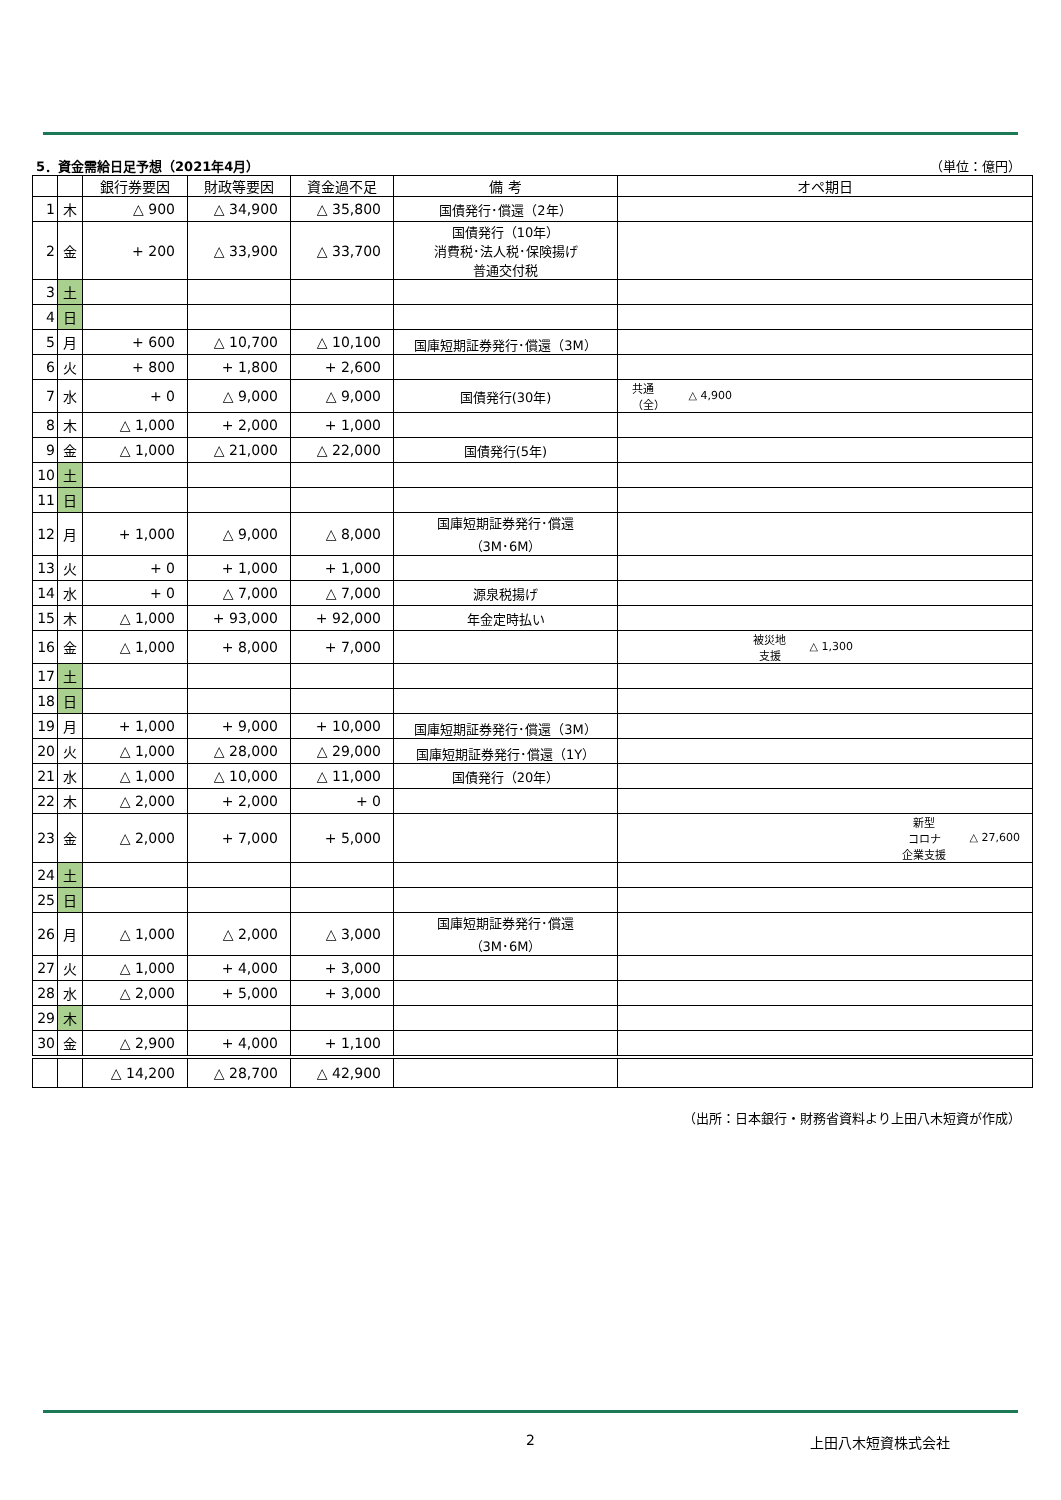5．資金需給日足予想（2021年4月） （単位：億円）
| | | 銀行券要因 | 財政等要因 | 資金過不足 | 備 考 | オペ期日 |
| --- | --- | --- | --- | --- | --- | --- |
| 1 | 木 | △ 900 | △ 34,900 | △ 35,800 | 国債発行･償還（2年） | |
| 2 | 金 | + 200 | △ 33,900 | △ 33,700 | 国債発行（10年） 消費税･法人税･保険揚げ 普通交付税 | |
| 3 | 土 | | | | | |
| 4 | 日 | | | | | |
| 5 | 月 | + 600 | △ 10,700 | △ 10,100 | 国庫短期証券発行･償還（3M） | |
| 6 | 火 | + 800 | + 1,800 | + 2,600 | | |
| 7 | 水 | + 0 | △ 9,000 | △ 9,000 | 国債発行(30年) | 共通 （全） △ 4,900 |
| 8 | 木 | △ 1,000 | + 2,000 | + 1,000 | | |
| 9 | 金 | △ 1,000 | △ 21,000 | △ 22,000 | 国債発行(5年) | |
| 10 | 土 | | | | | |
| 11 | 日 | | | | | |
| 12 | 月 | + 1,000 | △ 9,000 | △ 8,000 | 国庫短期証券発行･償還 （3M･6M） | |
| 13 | 火 | + 0 | + 1,000 | + 1,000 | | |
| 14 | 水 | + 0 | △ 7,000 | △ 7,000 | 源泉税揚げ | |
| 15 | 木 | △ 1,000 | + 93,000 | + 92,000 | 年金定時払い | |
| 16 | 金 | △ 1,000 | + 8,000 | + 7,000 | | 被災地 支援 △ 1,300 |
| 17 | 土 | | | | | |
| 18 | 日 | | | | | |
| 19 | 月 | + 1,000 | + 9,000 | + 10,000 | 国庫短期証券発行･償還（3M） | |
| 20 | 火 | △ 1,000 | △ 28,000 | △ 29,000 | 国庫短期証券発行･償還（1Y） | |
| 21 | 水 | △ 1,000 | △ 10,000 | △ 11,000 | 国債発行（20年） | |
| 22 | 木 | △ 2,000 | + 2,000 | + 0 | | |
| 23 | 金 | △ 2,000 | + 7,000 | + 5,000 | | 新型 コロナ 企業支援 △ 27,600 |
| 24 | 土 | | | | | |
| 25 | 日 | | | | | |
| 26 | 月 | △ 1,000 | △ 2,000 | △ 3,000 | 国庫短期証券発行･償還 （3M･6M） | |
| 27 | 火 | △ 1,000 | + 4,000 | + 3,000 | | |
| 28 | 水 | △ 2,000 | + 5,000 | + 3,000 | | |
| 29 | 木 | | | | | |
| 30 | 金 | △ 2,900 | + 4,000 | + 1,100 | | |
| | | △ 14,200 | △ 28,700 | △ 42,900 | | |
（出所：日本銀行・財務省資料より上田八木短資が作成）
2 上田八木短資株式会社